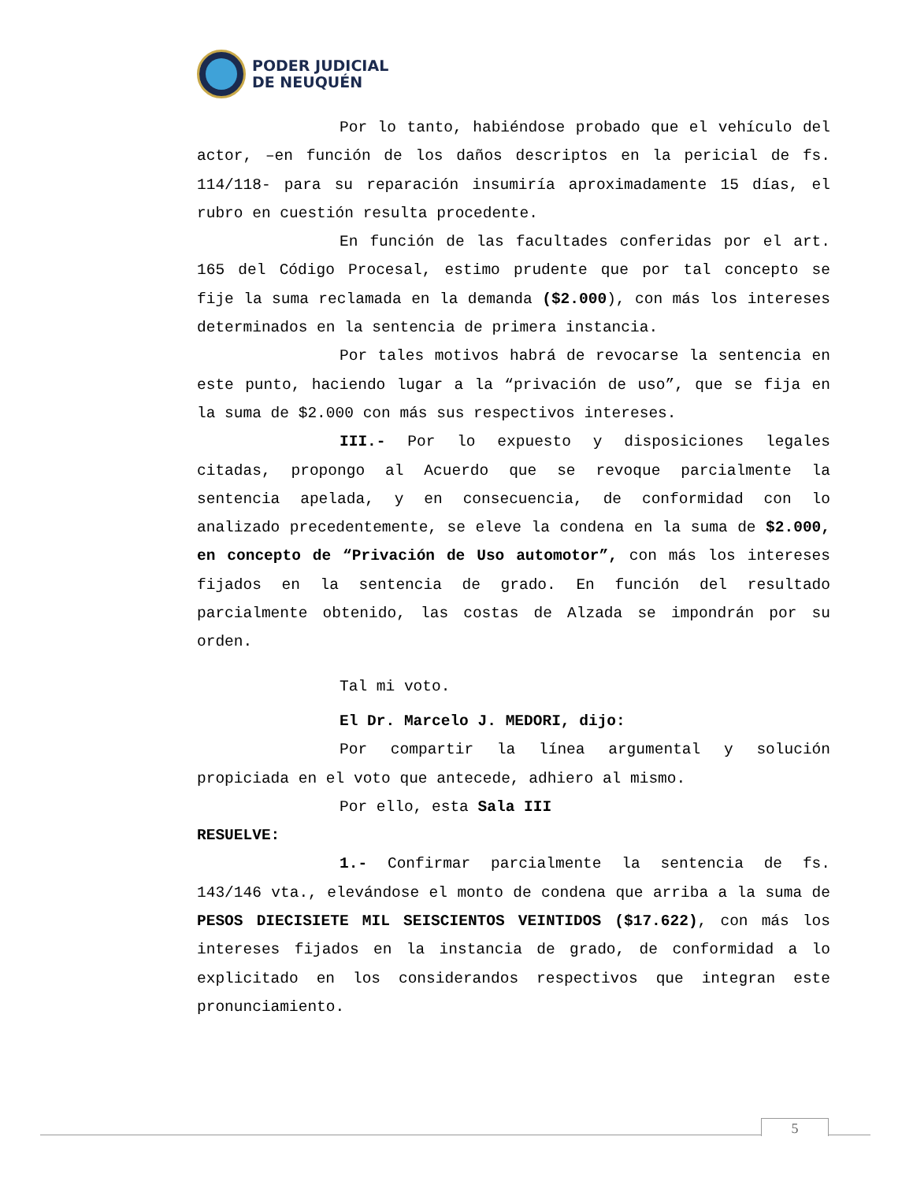PODER JUDICIAL
DE NEUQUÉN
Por lo tanto, habiéndose probado que el vehículo del actor, –en función de los daños descriptos en la pericial de fs. 114/118- para su reparación insumiría aproximadamente 15 días, el rubro en cuestión resulta procedente.
En función de las facultades conferidas por el art. 165 del Código Procesal, estimo prudente que por tal concepto se fije la suma reclamada en la demanda ($2.000), con más los intereses determinados en la sentencia de primera instancia.
Por tales motivos habrá de revocarse la sentencia en este punto, haciendo lugar a la “privación de uso”, que se fija en la suma de $2.000 con más sus respectivos intereses.
III.- Por lo expuesto y disposiciones legales citadas, propongo al Acuerdo que se revoque parcialmente la sentencia apelada, y en consecuencia, de conformidad con lo analizado precedentemente, se eleve la condena en la suma de $2.000, en concepto de “Privación de Uso automotor”, con más los intereses fijados en la sentencia de grado. En función del resultado parcialmente obtenido, las costas de Alzada se impondrán por su orden.
Tal mi voto.
El Dr. Marcelo J. MEDORI, dijo:
Por compartir la línea argumental y solución propiciada en el voto que antecede, adhiero al mismo.
Por ello, esta Sala III
RESUELVE:
1.- Confirmar parcialmente la sentencia de fs. 143/146 vta., elevándose el monto de condena que arriba a la suma de PESOS DIECISIETE MIL SEISCIENTOS VEINTIDOS ($17.622), con más los intereses fijados en la instancia de grado, de conformidad a lo explicitado en los considerandos respectivos que integran este pronunciamiento.
5